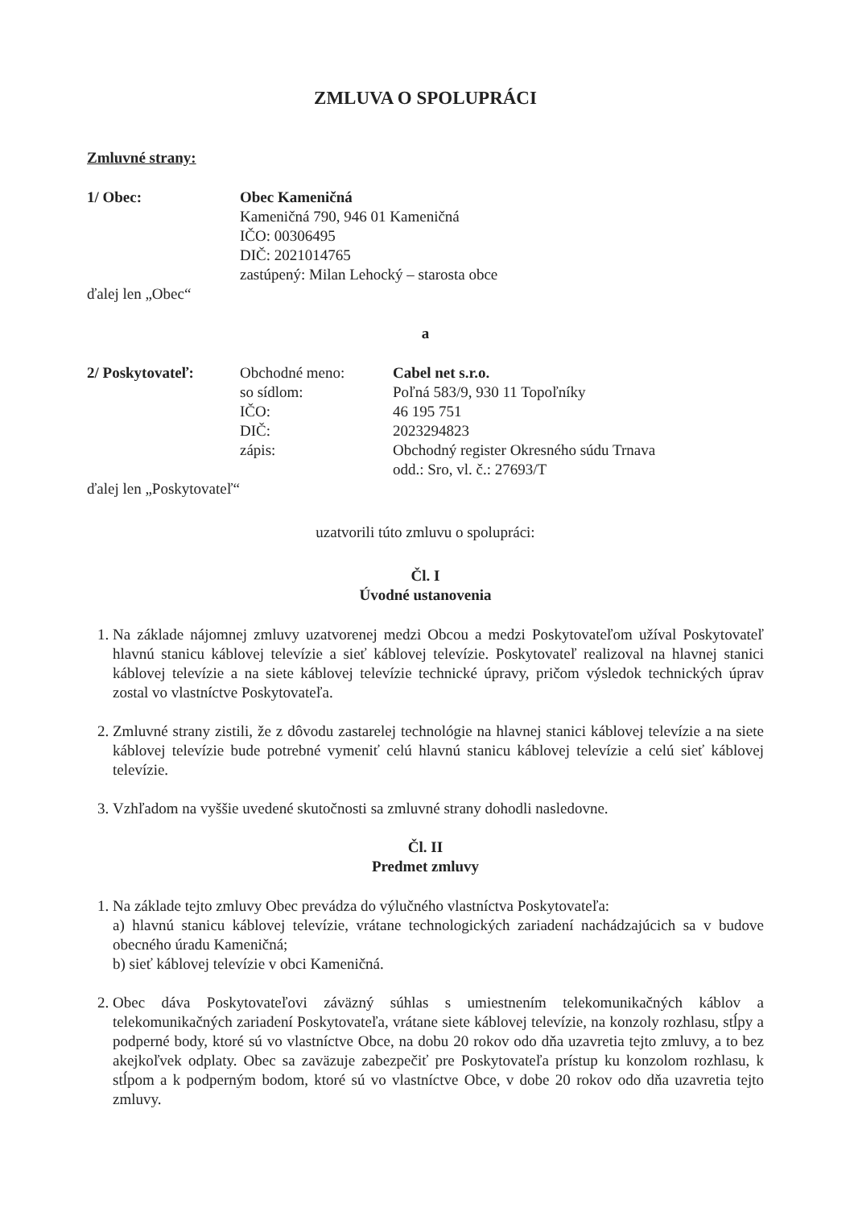ZMLUVA O SPOLUPRÁCI
Zmluvné strany:
1/ Obec: Obec Kameničná
Kameničná 790, 946 01 Kameničná
IČO: 00306495
DIČ: 2021014765
zastúpený: Milan Lehocký – starosta obce
ďalej len „Obec“
a
2/ Poskytovateľ: Obchodné meno:
so sídlom:
IČO:
DIČ:
zápis:
Cabel net s.r.o.
Poľná 583/9, 930 11 Topoľníky
46 195 751
2023294823
Obchodný register Okresného súdu Trnava
odd.: Sro, vl. č.: 27693/T
ďalej len „Poskytovateľ“
uzatvorili túto zmluvu o spolupráci:
Čl. I
Úvodné ustanovenia
1. Na základe nájomnej zmluvy uzatvorenej medzi Obcou a medzi Poskytovateľom užíval Poskytovateľ hlavnú stanicu káblovej televízie a sieť káblovej televízie. Poskytovateľ realizoval na hlavnej stanici káblovej televízie a na siete káblovej televízie technické úpravy, pričom výsledok technických úprav zostal vo vlastníctve Poskytovateľa.
2. Zmluvné strany zistili, že z dôvodu zastarelej technológie na hlavnej stanici káblovej televízie a na siete káblovej televízie bude potrebné vymeniť celú hlavnú stanicu káblovej televízie a celú sieť káblovej televízie.
3. Vzhľadom na vyššie uvedené skutočnosti sa zmluvné strany dohodli nasledovne.
Čl. II
Predmet zmluvy
1. Na základe tejto zmluvy Obec prevádza do výlučného vlastníctva Poskytovateľa:
a) hlavnú stanicu káblovej televízie, vrátane technologických zariadení nachádzajúcich sa v budove obecného úradu Kameničná;
b) sieť káblovej televízie v obci Kameničná.
2. Obec dáva Poskytovateľovi záväzný súhlas s umiestnením telekomunikačných káblov a telekomunikačných zariadení Poskytovateľa, vrátane siete káblovej televízie, na konzoly rozhlasu, stĺpy a podperné body, ktoré sú vo vlastníctve Obce, na dobu 20 rokov odo dňa uzavretia tejto zmluvy, a to bez akejkoľvek odplaty. Obec sa zaväzuje zabezpečiť pre Poskytovateľa prístup ku konzolom rozhlasu, k stĺpom a k podperným bodom, ktoré sú vo vlastníctve Obce, v dobe 20 rokov odo dňa uzavretia tejto zmluvy.